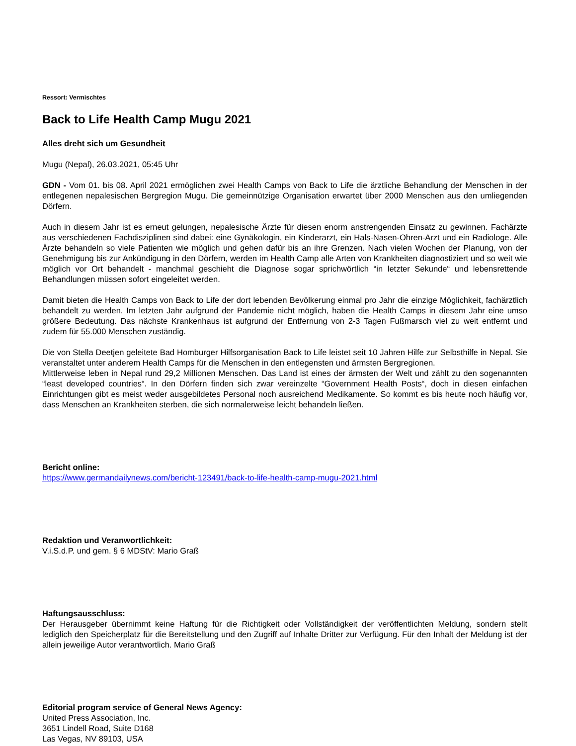Ressort: Vermischtes
Back to Life Health Camp Mugu 2021
Alles dreht sich um Gesundheit
Mugu (Nepal), 26.03.2021, 05:45 Uhr
GDN - Vom 01. bis 08. April 2021 ermöglichen zwei Health Camps von Back to Life die ärztliche Behandlung der Menschen in der entlegenen nepalesischen Bergregion Mugu. Die gemeinnützige Organisation erwartet über 2000 Menschen aus den umliegenden Dörfern.
Auch in diesem Jahr ist es erneut gelungen, nepalesische Ärzte für diesen enorm anstrengenden Einsatz zu gewinnen. Fachärzte aus verschiedenen Fachdisziplinen sind dabei: eine Gynäkologin, ein Kinderarzt, ein Hals-Nasen-Ohren-Arzt und ein Radiologe. Alle Ärzte behandeln so viele Patienten wie möglich und gehen dafür bis an ihre Grenzen. Nach vielen Wochen der Planung, von der Genehmigung bis zur Ankündigung in den Dörfern, werden im Health Camp alle Arten von Krankheiten diagnostiziert und so weit wie möglich vor Ort behandelt - manchmal geschieht die Diagnose sogar sprichwörtlich “in letzter Sekunde“ und lebensrettende Behandlungen müssen sofort eingeleitet werden.
Damit bieten die Health Camps von Back to Life der dort lebenden Bevölkerung einmal pro Jahr die einzige Möglichkeit, fachärztlich behandelt zu werden. Im letzten Jahr aufgrund der Pandemie nicht möglich, haben die Health Camps in diesem Jahr eine umso größere Bedeutung. Das nächste Krankenhaus ist aufgrund der Entfernung von 2-3 Tagen Fußmarsch viel zu weit entfernt und zudem für 55.000 Menschen zuständig.
Die von Stella Deetjen geleitete Bad Homburger Hilfsorganisation Back to Life leistet seit 10 Jahren Hilfe zur Selbsthilfe in Nepal. Sie veranstaltet unter anderem Health Camps für die Menschen in den entlegensten und ärmsten Bergregionen.
Mittlerweise leben in Nepal rund 29,2 Millionen Menschen. Das Land ist eines der ärmsten der Welt und zählt zu den sogenannten “least developed countries“. In den Dörfern finden sich zwar vereinzelte “Government Health Posts“, doch in diesen einfachen Einrichtungen gibt es meist weder ausgebildetes Personal noch ausreichend Medikamente. So kommt es bis heute noch häufig vor, dass Menschen an Krankheiten sterben, die sich normalerweise leicht behandeln ließen.
Bericht online:
https://www.germandailynews.com/bericht-123491/back-to-life-health-camp-mugu-2021.html
Redaktion und Veranwortlichkeit:
V.i.S.d.P. und gem. § 6 MDStV: Mario Graß
Haftungsausschluss:
Der Herausgeber übernimmt keine Haftung für die Richtigkeit oder Vollständigkeit der veröffentlichten Meldung, sondern stellt lediglich den Speicherplatz für die Bereitstellung und den Zugriff auf Inhalte Dritter zur Verfügung. Für den Inhalt der Meldung ist der allein jeweilige Autor verantwortlich. Mario Graß
Editorial program service of General News Agency:
United Press Association, Inc.
3651 Lindell Road, Suite D168
Las Vegas, NV 89103, USA